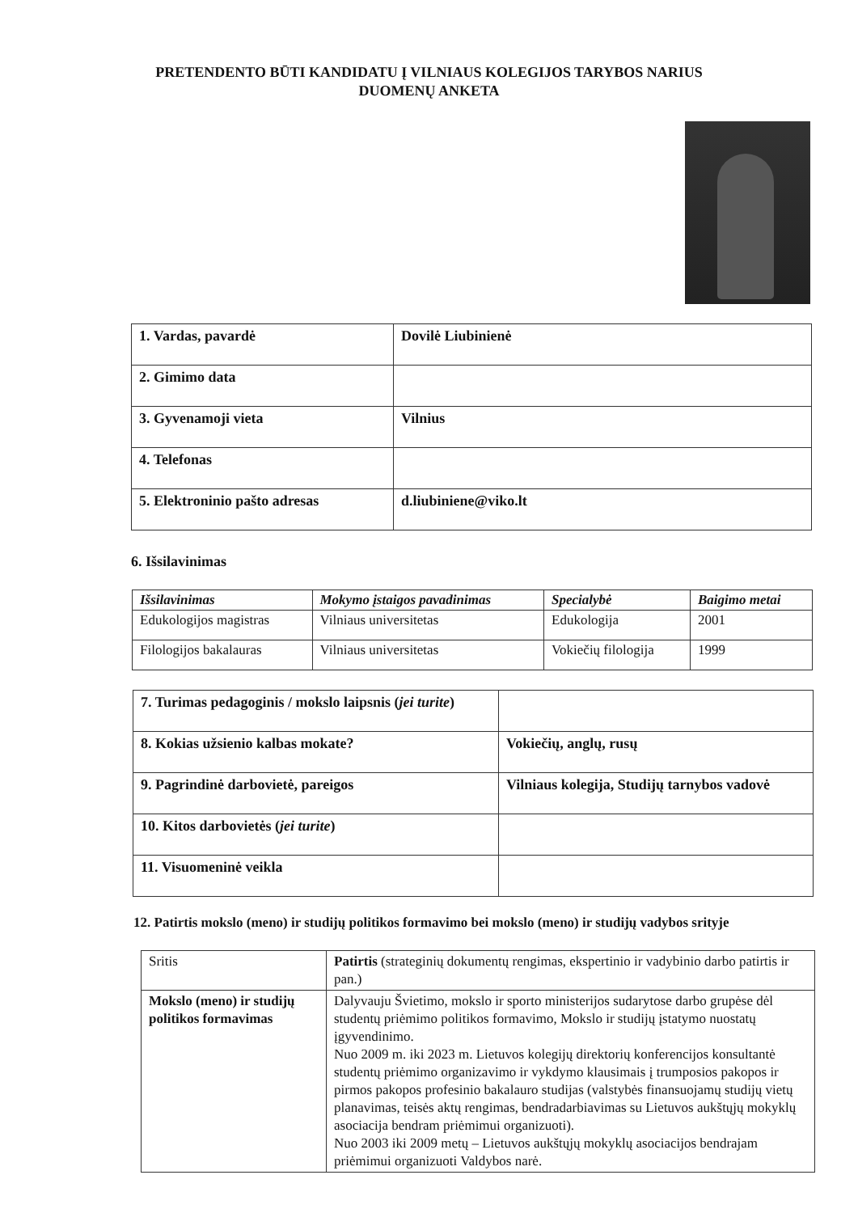PRETENDENTO BŪTI KANDIDATU Į VILNIAUS KOLEGIJOS TARYBOS NARIUS
DUOMENŲ ANKETA
| 1. Vardas, pavardė | Dovilė Liubinienė |
| 2. Gimimo data | |
| 3. Gyvenamoji vieta | Vilnius |
| 4. Telefonas | |
| 5. Elektroninio pašto adresas | d.liubiniene@viko.lt |
6. Išsilavinimas
| Išsilavinimas | Mokymo įstaigos pavadinimas | Specialybė | Baigimo metai |
| --- | --- | --- | --- |
| Edukologijos magistras | Vilniaus universitetas | Edukologija | 2001 |
| Filologijos bakalauras | Vilniaus universitetas | Vokiečių filologija | 1999 |
| 7. Turimas pedagoginis / mokslo laipsnis ( jei turite ) | |
| 8. Kokias užsienio kalbas mokate? | Vokiečių, anglų, rusų |
| 9. Pagrindinė darbovietė, pareigos | Vilniaus kolegija, Studijų tarnybos vadovė |
| 10. Kitos darbovietės ( jei turite ) | |
| 11. Visuomeninė veikla | |
12. Patirtis mokslo (meno) ir studijų politikos formavimo bei mokslo (meno) ir studijų vadybos srityje
| Sritis | Patirtis (strateginių dokumentų rengimas, ekspertinio ir vadybinio darbo patirtis ir pan.) |
| Mokslo (meno) ir studijų politikos formavimas | Dalyvauju Švietimo, mokslo ir sporto ministerijos sudarytose darbo grupėse dėl studentų priėmimo politikos formavimo, Mokslo ir studijų įstatymo nuostatų įgyvendinimo. Nuo 2009 m. iki 2023 m. Lietuvos kolegijų direktorių konferencijos konsultantė studentų priėmimo organizavimo ir vykdymo klausimais į trumposios pakopos ir pirmos pakopos profesinio bakalauro studijas (valstybės finansuojamų studijų vietų planavimas, teisės aktų rengimas, bendradarbiavimas su Lietuvos aukštųjų mokyklų asociacija bendram priėmimui organizuoti). Nuo 2003 iki 2009 metų – Lietuvos aukštųjų mokyklų asociacijos bendrajam priėmimui organizuoti Valdybos narė. |